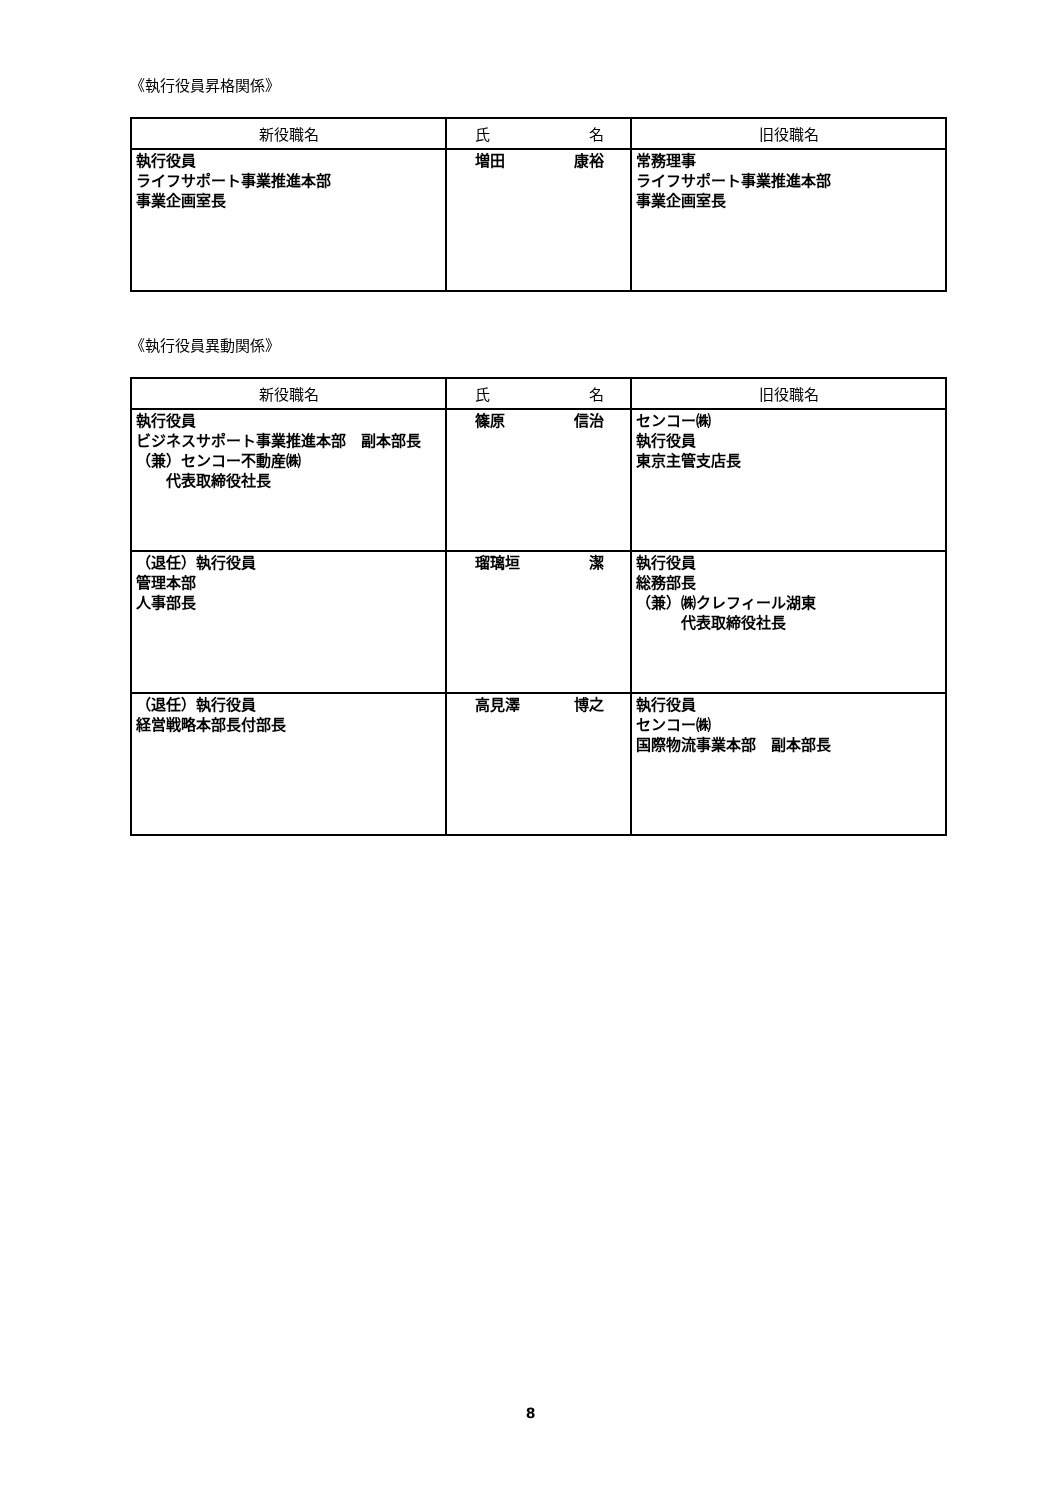《執行役員昇格関係》
| 新役職名 | 氏 名 | 旧役職名 |
| --- | --- | --- |
| 執行役員 ライフサポート事業推進本部 事業企画室長 | 増田 康裕 | 常務理事 ライフサポート事業推進本部 事業企画室長 |
《執行役員異動関係》
| 新役職名 | 氏 名 | 旧役職名 |
| --- | --- | --- |
| 執行役員 ビジネスサポート事業推進本部 副本部長 （兼）センコー不動産㈱ 代表取締役社長 | 篠原 信治 | センコー㈱ 執行役員 東京主管支店長 |
| （退任）執行役員 管理本部 人事部長 | 瑠璃垣 潔 | 執行役員 総務部長 （兼）㈱クレフィール湖東 代表取締役社長 |
| （退任）執行役員 経営戦略本部長付部長 | 高見澤 博之 | 執行役員 センコー㈱ 国際物流事業本部 副本部長 |
8